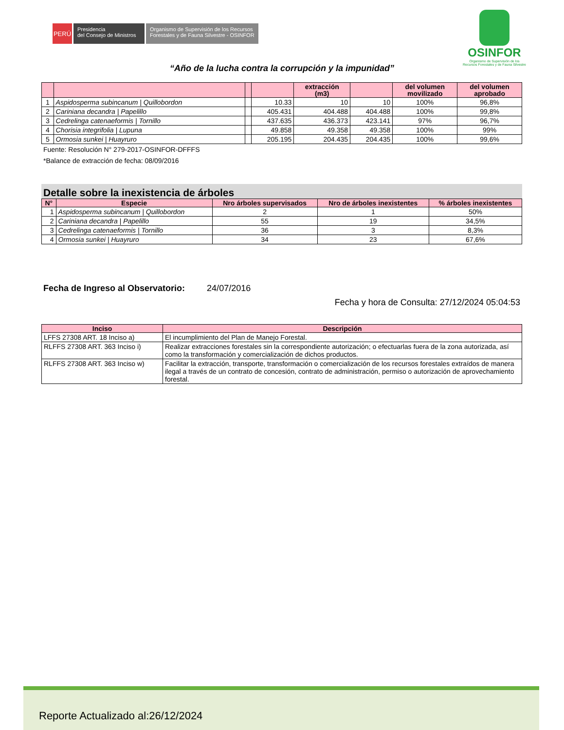PERÚ
Presidencia
del Consejo de Ministros
Organismo de Supervisión de los Recursos
Forestales y de Fauna Silvestre - OSINFOR
OSINFOR
Organismo de Supervisión de los
Recursos Forestales y de Fauna Silvestre
“Año de la lucha contra la corrupción y la impunidad”
| | | | | extracción (m3) | | del volumen movilizado | del volumen aprobado |
| --- | --- | --- | --- | --- | --- | --- | --- |
| 1 | Aspidosperma subincanum / Quillobordon | | 10.33 | 10 | 10 | 100% | 96,8% |
| 2 | Cariniana decandra / Papelillo | | 405.431 | 404.488 | 404.488 | 100% | 99,8% |
| 3 | Cedrelinga catenaeformis / Tornillo | | 437.635 | 436.373 | 423.141 | 97% | 96,7% |
| 4 | Chorisia integrifolia / Lupuna | | 49.858 | 49.358 | 49.358 | 100% | 99% |
| 5 | Ormosia sunkei / Huayruro | | 205.195 | 204.435 | 204.435 | 100% | 99,6% |
Fuente: Resolución N° 279-2017-OSINFOR-DFFFS
*Balance de extracción de fecha: 08/09/2016
Detalle sobre la inexistencia de árboles
| N° | Especie | Nro árboles supervisados | Nro de árboles inexistentes | % árboles inexistentes |
| --- | --- | --- | --- | --- |
| 1 | Aspidosperma subincanum / Quillobordon | 2 | 1 | 50% |
| 2 | Cariniana decandra / Papelillo | 55 | 19 | 34,5% |
| 3 | Cedrelinga catenaeformis / Tornillo | 36 | 3 | 8,3% |
| 4 | Ormosia sunkei / Huayruro | 34 | 23 | 67,6% |
Fecha de Ingreso al Observatorio: 24/07/2016
Fecha y hora de Consulta: 27/12/2024 05:04:53
| Inciso | Descripción |
| --- | --- |
| LFFS 27308 ART. 18 Inciso a) | El incumplimiento del Plan de Manejo Forestal. |
| RLFFS 27308 ART. 363 Inciso i) | Realizar extracciones forestales sin la correspondiente autorización; o efectuarlas fuera de la zona autorizada, así como la transformación y comercialización de dichos productos. |
| RLFFS 27308 ART. 363 Inciso w) | Facilitar la extracción, transporte, transformación o comercialización de los recursos forestales extraídos de manera ilegal a través de un contrato de concesión, contrato de administración, permiso o autorización de aprovechamiento forestal. |
Reporte Actualizado al:26/12/2024